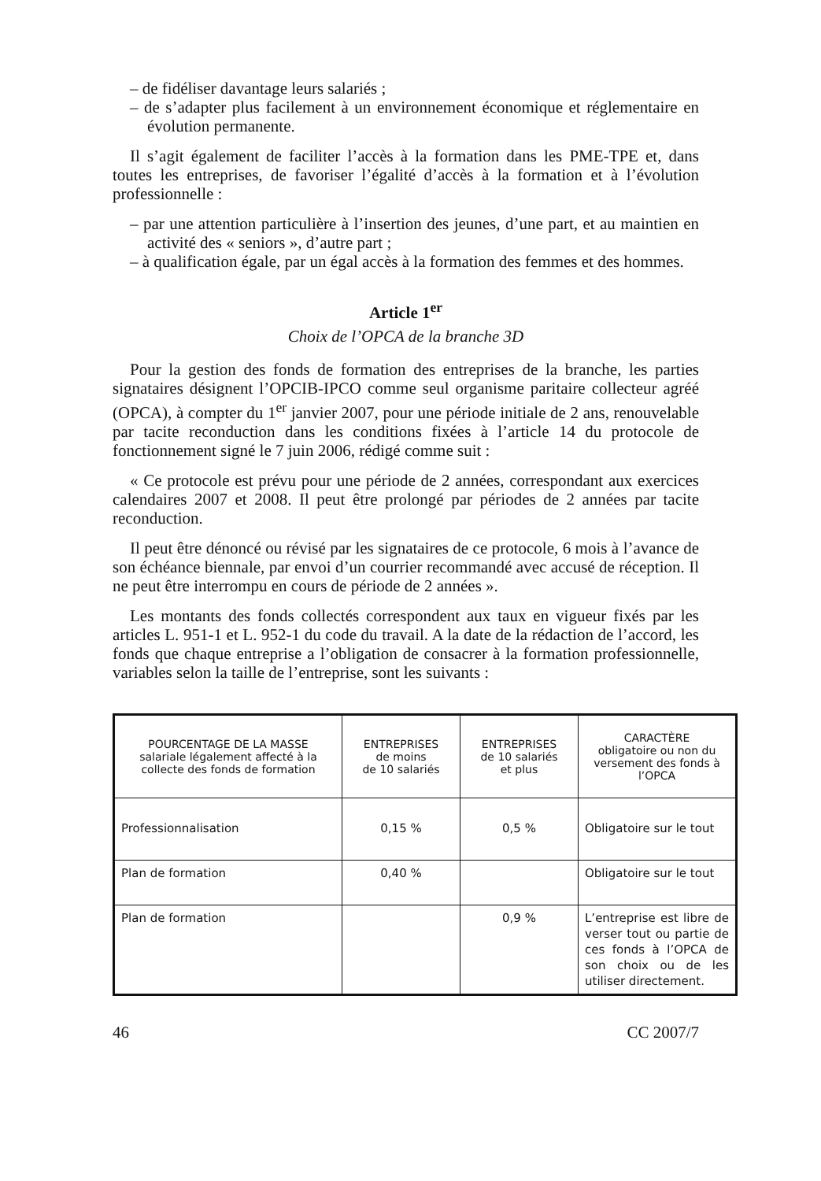– de fidéliser davantage leurs salariés ;
– de s’adapter plus facilement à un environnement économique et réglementaire en évolution permanente.
Il s’agit également de faciliter l’accès à la formation dans les PME-TPE et, dans toutes les entreprises, de favoriser l’égalité d’accès à la formation et à l’évolution professionnelle :
– par une attention particulière à l’insertion des jeunes, d’une part, et au maintien en activité des « seniors », d’autre part ;
– à qualification égale, par un égal accès à la formation des femmes et des hommes.
Article 1<sup>er</sup>
Choix de l’OPCA de la branche 3D
Pour la gestion des fonds de formation des entreprises de la branche, les parties signataires désignent l’OPCIB-IPCO comme seul organisme paritaire collecteur agréé (OPCA), à compter du 1<sup>er</sup> janvier 2007, pour une période initiale de 2 ans, renouvelable par tacite reconduction dans les conditions fixées à l’article 14 du protocole de fonctionnement signé le 7 juin 2006, rédigé comme suit :
« Ce protocole est prévu pour une période de 2 années, correspondant aux exercices calendaires 2007 et 2008. Il peut être prolongé par périodes de 2 années par tacite reconduction.
Il peut être dénoncé ou révisé par les signataires de ce protocole, 6 mois à l’avance de son échéance biennale, par envoi d’un courrier recommandé avec accusé de réception. Il ne peut être interrompu en cours de période de 2 années ».
Les montants des fonds collectés correspondent aux taux en vigueur fixés par les articles L. 951-1 et L. 952-1 du code du travail. A la date de la rédaction de l’accord, les fonds que chaque entreprise a l’obligation de consacrer à la formation professionnelle, variables selon la taille de l’entreprise, sont les suivants :
| POURCENTAGE DE LA MASSE salariale légalement affecté à la collecte des fonds de formation | ENTREPRISES de moins de 10 salariés | ENTREPRISES de 10 salariés et plus | CARACTÈRE obligatoire ou non du versement des fonds à l’OPCA |
| --- | --- | --- | --- |
| Professionnalisation | 0,15 % | 0,5 % | Obligatoire sur le tout |
| Plan de formation | 0,40 % | | Obligatoire sur le tout |
| Plan de formation | | 0,9 % | L’entreprise est libre de verser tout ou partie de ces fonds à l’OPCA de son choix ou de les utiliser directement. |
46 CC 2007/7